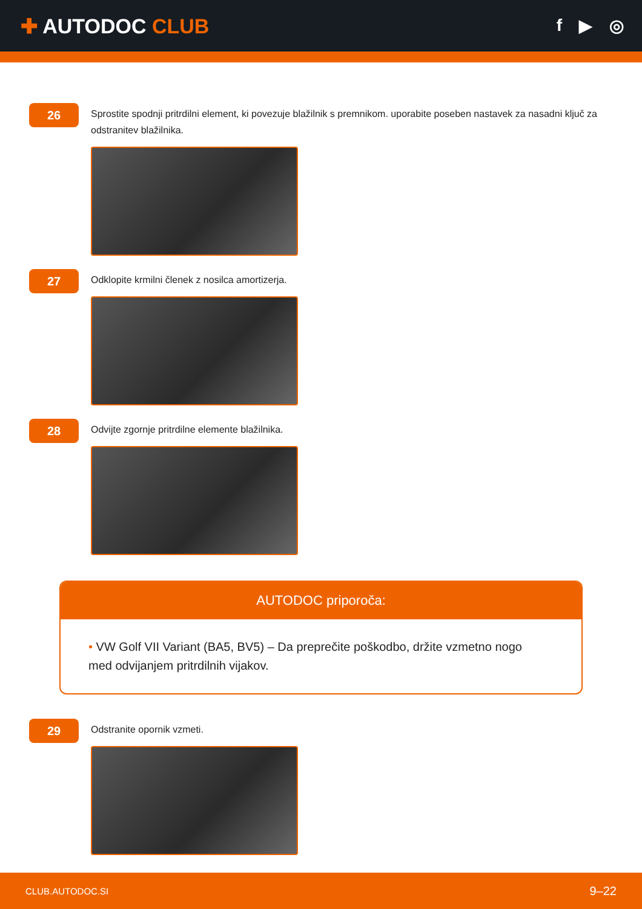✚ AUTODOC CLUB
f ▶ ◎
26
Sprostite spodnji pritrdilni element, ki povezuje blažilnik s premnikom. uporabite poseben nastavek za nasadni ključ za odstranitev blažilnika.
27
Odklopite krmilni členek z nosilca amortizerja.
28
Odvijte zgornje pritrdilne elemente blažilnika.
AUTODOC priporoča:
• VW Golf VII Variant (BA5, BV5) – Da preprečite poškodbo, držite vzmetno nogo med odvijanjem pritrdilnih vijakov.
29
Odstranite opornik vzmeti.
CLUB.AUTODOC.SI 9–22